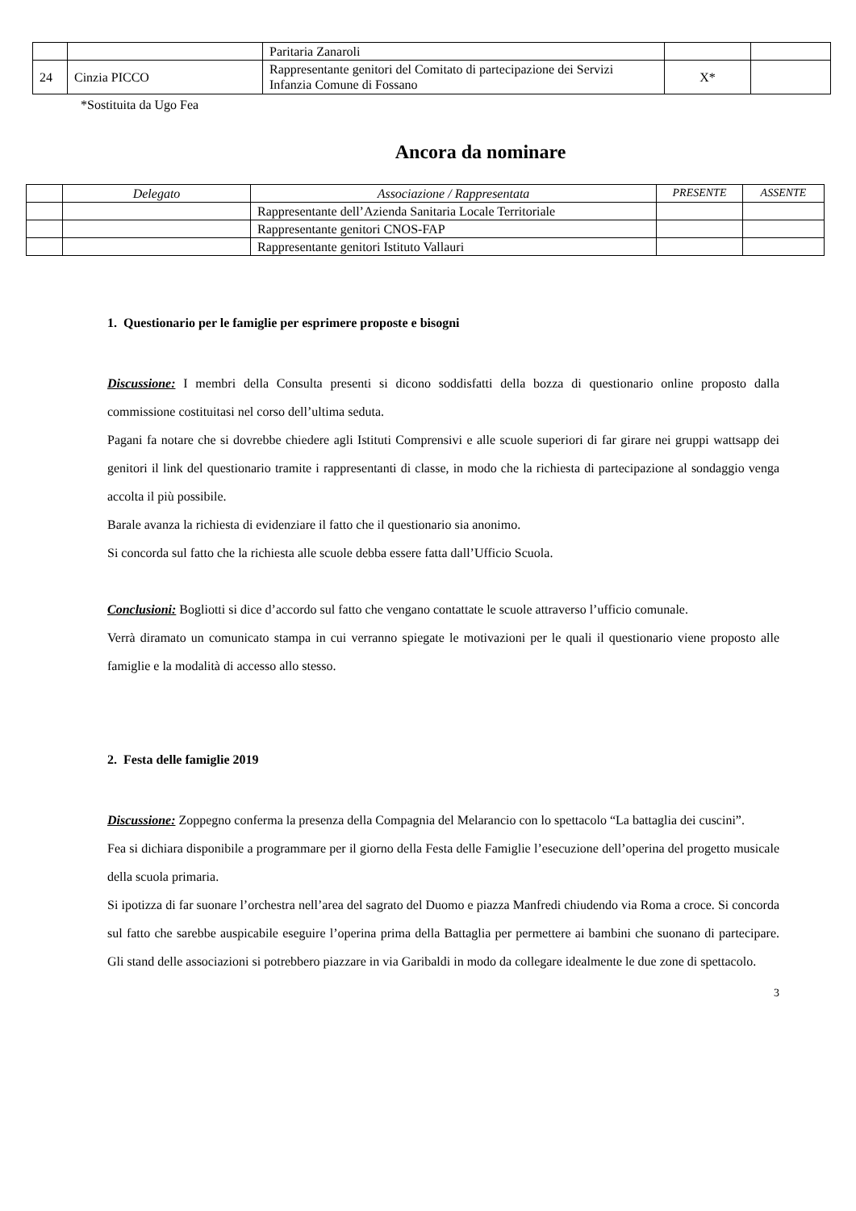| | | Paritaria Zanaroli | | |
| 24 | Cinzia PICCO | Rappresentante genitori del Comitato di partecipazione dei Servizi Infanzia Comune di Fossano | X* | |
*Sostituita da Ugo Fea
Ancora da nominare
| | Delegato | Associazione / Rappresentata | PRESENTE | ASSENTE |
| --- | --- | --- | --- | --- |
| | | Rappresentante dell’Azienda Sanitaria Locale Territoriale | | |
| | | Rappresentante genitori CNOS-FAP | | |
| | | Rappresentante genitori Istituto Vallauri | | |
1. Questionario per le famiglie per esprimere proposte e bisogni
Discussione: I membri della Consulta presenti si dicono soddisfatti della bozza di questionario online proposto dalla commissione costituitasi nel corso dell’ultima seduta.
Pagani fa notare che si dovrebbe chiedere agli Istituti Comprensivi e alle scuole superiori di far girare nei gruppi wattsapp dei genitori il link del questionario tramite i rappresentanti di classe, in modo che la richiesta di partecipazione al sondaggio venga accolta il più possibile.
Barale avanza la richiesta di evidenziare il fatto che il questionario sia anonimo.
Si concorda sul fatto che la richiesta alle scuole debba essere fatta dall’Ufficio Scuola.
Conclusioni: Bogliotti si dice d’accordo sul fatto che vengano contattate le scuole attraverso l’ufficio comunale.
Verrà diramato un comunicato stampa in cui verranno spiegate le motivazioni per le quali il questionario viene proposto alle famiglie e la modalità di accesso allo stesso.
2. Festa delle famiglie 2019
Discussione: Zoppegno conferma la presenza della Compagnia del Melarancio con lo spettacolo “La battaglia dei cuscini”.
Fea si dichiara disponibile a programmare per il giorno della Festa delle Famiglie l’esecuzione dell’operina del progetto musicale della scuola primaria.
Si ipotizza di far suonare l’orchestra nell’area del sagrato del Duomo e piazza Manfredi chiudendo via Roma a croce. Si concorda sul fatto che sarebbe auspicabile eseguire l’operina prima della Battaglia per permettere ai bambini che suonano di partecipare. Gli stand delle associazioni si potrebbero piazzare in via Garibaldi in modo da collegare idealmente le due zone di spettacolo.
3